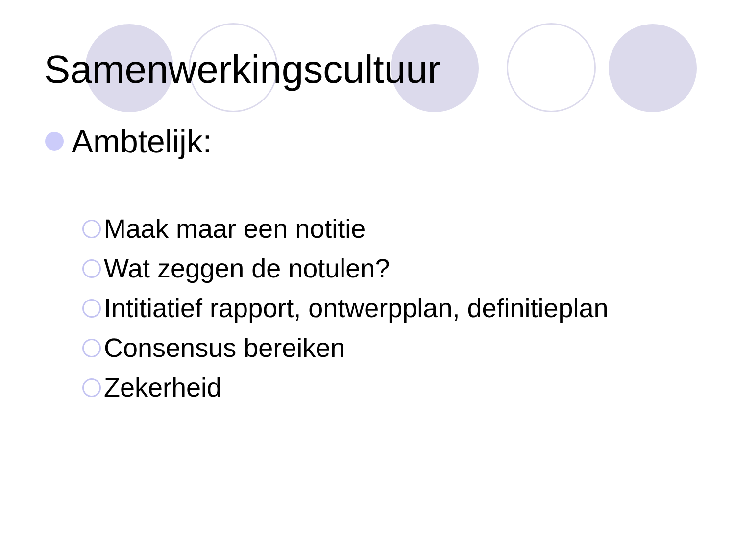Samenwerkingscultuur
Ambtelijk:
Maak maar een notitie
Wat zeggen de notulen?
Intitiatief rapport, ontwerpplan, definitieplan
Consensus bereiken
Zekerheid